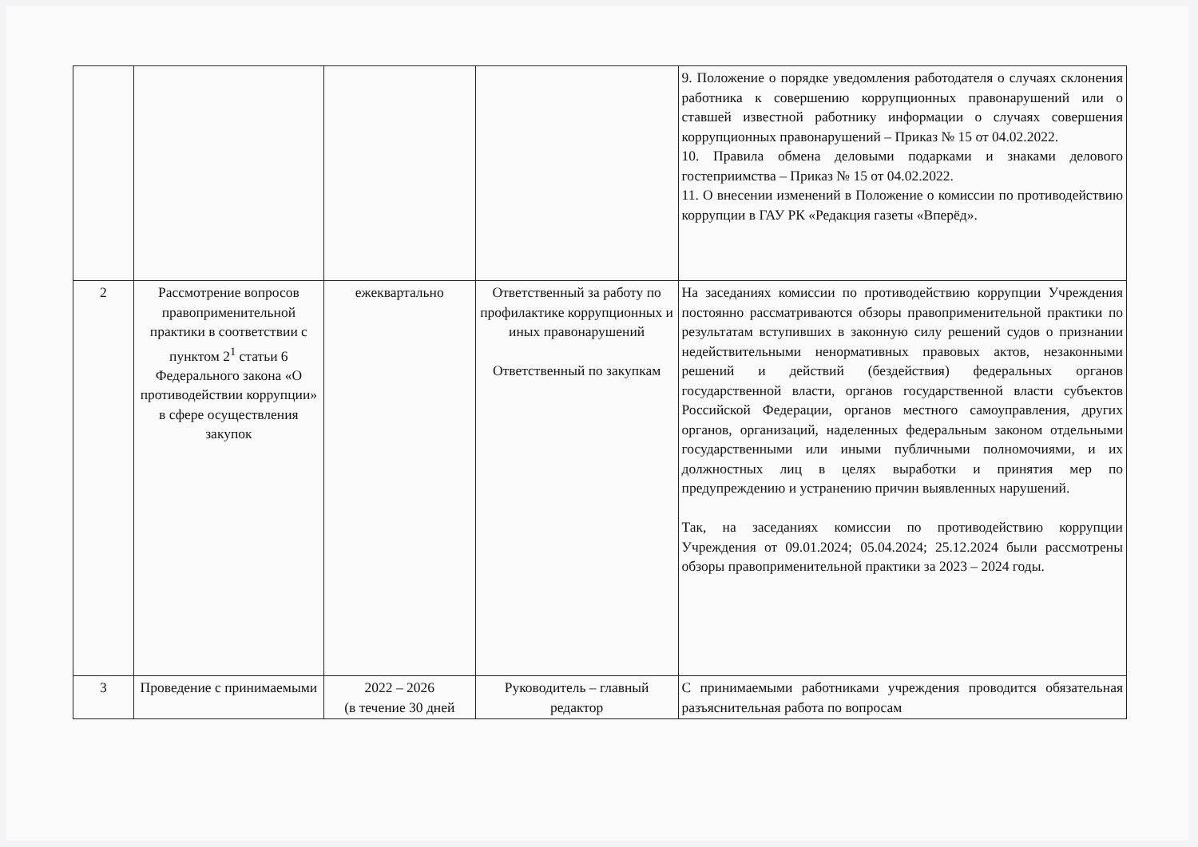| | | | | 9. Положение о порядке уведомления работодателя о случаях склонения работника к совершению коррупционных правонарушений или о ставшей известной работнику информации о случаях совершения коррупционных правонарушений – Приказ № 15 от 04.02.2022. 10. Правила обмена деловыми подарками и знаками делового гостеприимства – Приказ № 15 от 04.02.2022. 11. О внесении изменений в Положение о комиссии по противодействию коррупции в ГАУ РК «Редакция газеты «Вперёд». |
| 2 | Рассмотрение вопросов правоприменительной практики в соответствии с пунктом 2<sup>1</sup> статьи 6 Федерального закона «О противодействии коррупции» в сфере осуществления закупок | ежеквартально | Ответственный за работу по профилактике коррупционных и иных правонарушений Ответственный по закупкам | На заседаниях комиссии по противодействию коррупции Учреждения постоянно рассматриваются обзоры правоприменительной практики по результатам вступивших в законную силу решений судов о признании недействительными ненормативных правовых актов, незаконными решений и действий (бездействия) федеральных органов государственной власти, органов государственной власти субъектов Российской Федерации, органов местного самоуправления, других органов, организаций, наделенных федеральным законом отдельными государственными или иными публичными полномочиями, и их должностных лиц в целях выработки и принятия мер по предупреждению и устранению причин выявленных нарушений. Так, на заседаниях комиссии по противодействию коррупции Учреждения от 09.01.2024; 05.04.2024; 25.12.2024 были рассмотрены обзоры правоприменительной практики за 2023 – 2024 годы. |
| 3 | Проведение с принимаемыми | 2022 – 2026 (в течение 30 дней | Руководитель – главный редактор | С принимаемыми работниками учреждения проводится обязательная разъяснительная работа по вопросам |